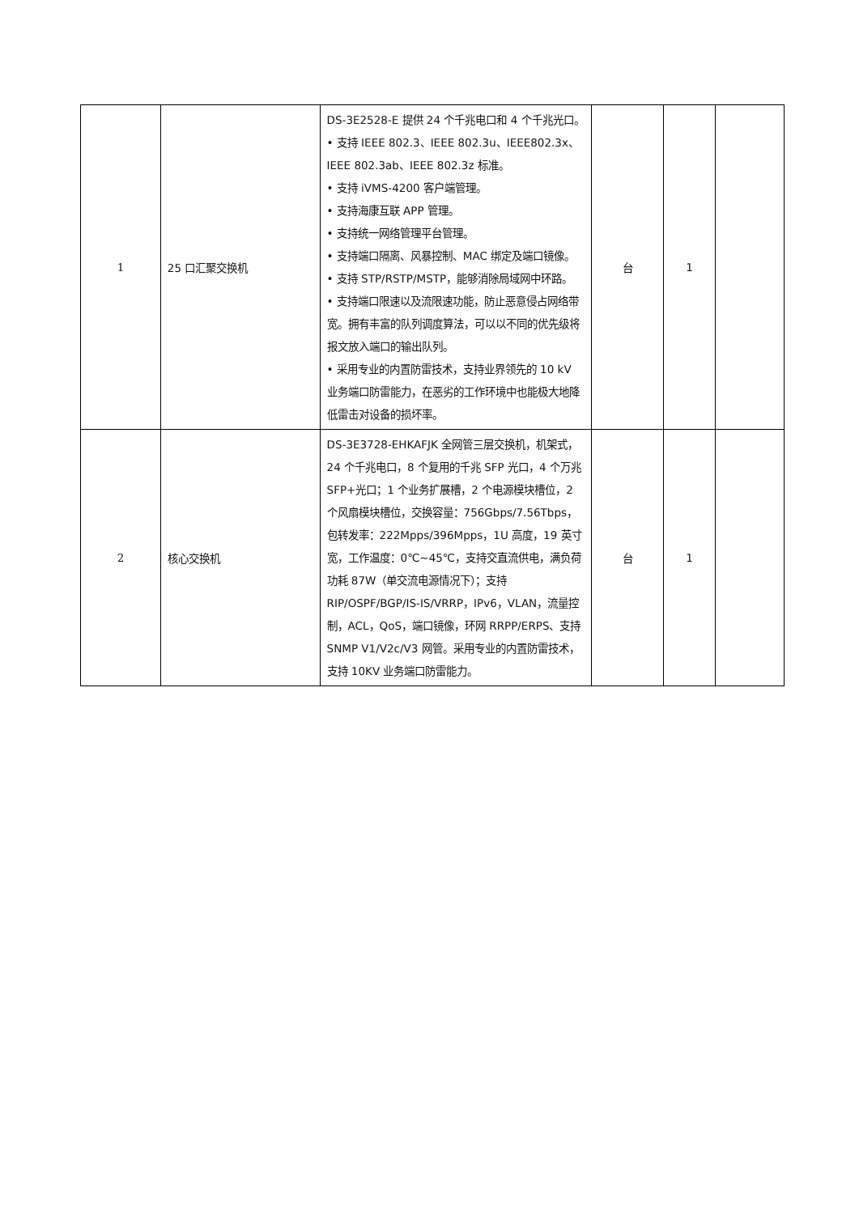| 1 | 25 口汇聚交换机 | DS-3E2528-E 提供 24 个千兆电口和 4 个千兆光口。 • 支持 IEEE 802.3、IEEE 802.3u、IEEE802.3x、IEEE 802.3ab、IEEE 802.3z 标准。 • 支持 iVMS-4200 客户端管理。 • 支持海康互联 APP 管理。 • 支持统一网络管理平台管理。 • 支持端口隔离、风暴控制、MAC 绑定及端口镜像。 • 支持 STP/RSTP/MSTP，能够消除局域网中环路。 • 支持端口限速以及流限速功能，防止恶意侵占网络带宽。拥有丰富的队列调度算法，可以以不同的优先级将报文放入端口的输出队列。 • 采用专业的内置防雷技术，支持业界领先的 10 kV 业务端口防雷能力，在恶劣的工作环境中也能极大地降低雷击对设备的损坏率。 | 台 | 1 | |
| 2 | 核心交换机 | DS-3E3728-EHKAFJK 全网管三层交换机，机架式，24 个千兆电口，8 个复用的千兆 SFP 光口，4 个万兆 SFP+光口；1 个业务扩展槽，2 个电源模块槽位，2 个风扇模块槽位，交换容量：756Gbps/7.56Tbps，包转发率：222Mpps/396Mpps，1U 高度，19 英寸宽，工作温度：0℃~45℃，支持交直流供电，满负荷功耗 87W（单交流电源情况下）；支持 RIP/OSPF/BGP/IS-IS/VRRP，IPv6，VLAN，流量控制，ACL，QoS，端口镜像，环网 RRPP/ERPS、支持 SNMP V1/V2c/V3 网管。采用专业的内置防雷技术，支持 10KV 业务端口防雷能力。 | 台 | 1 | |